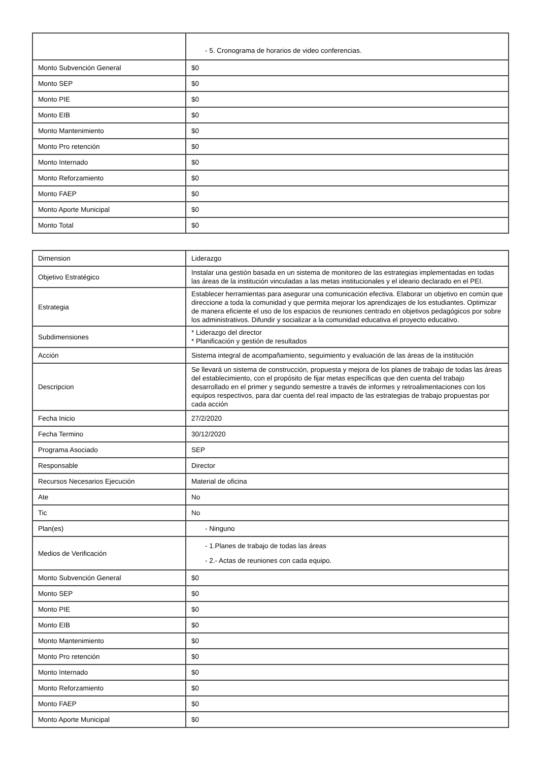| | - 5. Cronograma de horarios de video conferencias. |
| Monto Subvención General | $0 |
| Monto SEP | $0 |
| Monto PIE | $0 |
| Monto EIB | $0 |
| Monto Mantenimiento | $0 |
| Monto Pro retención | $0 |
| Monto Internado | $0 |
| Monto Reforzamiento | $0 |
| Monto FAEP | $0 |
| Monto Aporte Municipal | $0 |
| Monto Total | $0 |
| Dimension | Liderazgo |
| Objetivo Estratégico | Instalar una gestión basada en un sistema de monitoreo de las estrategias implementadas en todas las áreas de la institución vinculadas a las metas institucionales y el ideario declarado en el PEI. |
| Estrategia | Establecer herramientas para asegurar una comunicación efectiva. Elaborar un objetivo en común que direccione a toda la comunidad y que permita mejorar los aprendizajes de los estudiantes. Optimizar de manera eficiente el uso de los espacios de reuniones centrado en objetivos pedagógicos por sobre los administrativos. Difundir y socializar a la comunidad educativa el proyecto educativo. |
| Subdimensiones | * Liderazgo del director * Planificación y gestión de resultados |
| Acción | Sistema integral de acompañamiento, seguimiento y evaluación de las áreas de la institución |
| Descripcion | Se llevará un sistema de construcción, propuesta y mejora de los planes de trabajo de todas las áreas del establecimiento, con el propósito de fijar metas específicas que den cuenta del trabajo desarrollado en el primer y segundo semestre a través de informes y retroalimentaciones con los equipos respectivos, para dar cuenta del real impacto de las estrategias de trabajo propuestas por cada acción |
| Fecha Inicio | 27/2/2020 |
| Fecha Termino | 30/12/2020 |
| Programa Asociado | SEP |
| Responsable | Director |
| Recursos Necesarios Ejecución | Material de oficina |
| Ate | No |
| Tic | No |
| Plan(es) | - Ninguno |
| Medios de Verificación | - 1.Planes de trabajo de todas las áreas - 2.- Actas de reuniones con cada equipo. |
| Monto Subvención General | $0 |
| Monto SEP | $0 |
| Monto PIE | $0 |
| Monto EIB | $0 |
| Monto Mantenimiento | $0 |
| Monto Pro retención | $0 |
| Monto Internado | $0 |
| Monto Reforzamiento | $0 |
| Monto FAEP | $0 |
| Monto Aporte Municipal | $0 |